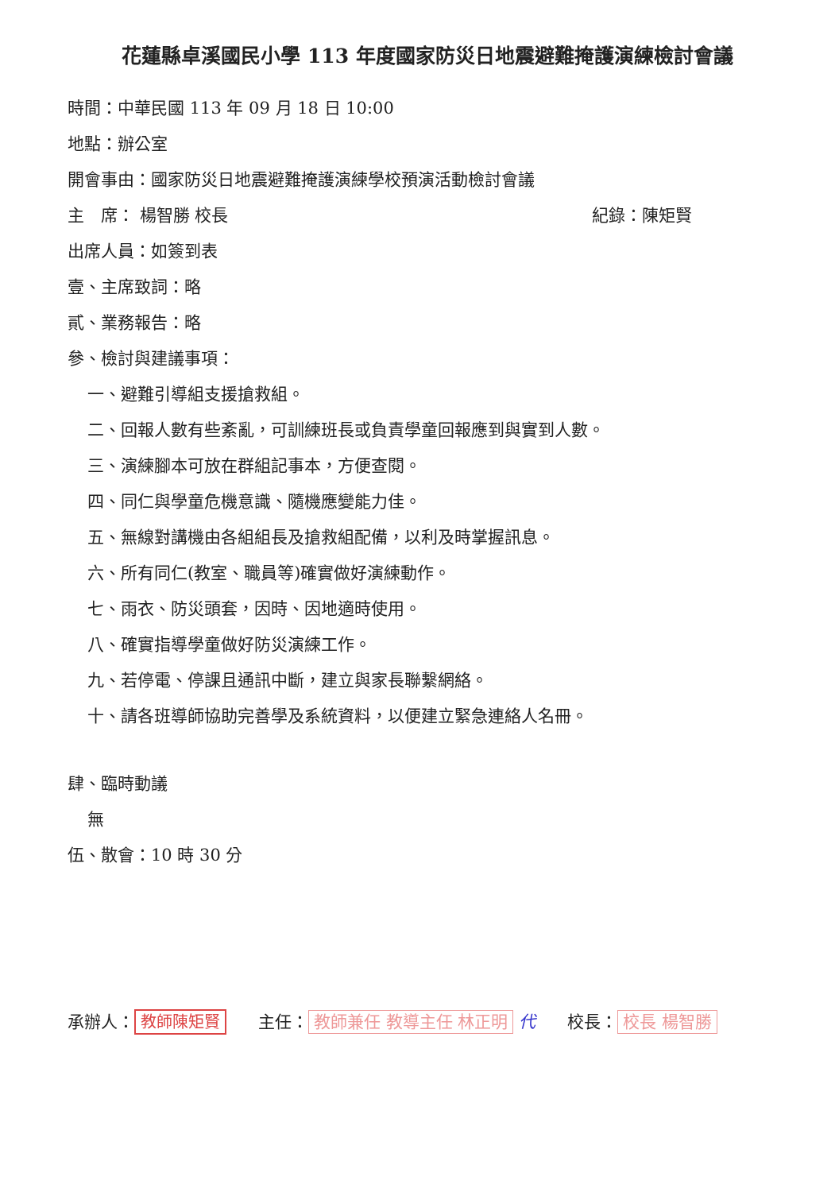花蓮縣卓溪國民小學 113 年度國家防災日地震避難掩護演練檢討會議
時間：中華民國 113 年 09 月 18 日 10:00
地點：辦公室
開會事由：國家防災日地震避難掩護演練學校預演活動檢討會議
主　席： 楊智勝 校長 紀錄：陳矩賢
出席人員：如簽到表
壹、主席致詞：略
貳、業務報告：略
參、檢討與建議事項：
一、避難引導組支援搶救組。
二、回報人數有些紊亂，可訓練班長或負責學童回報應到與實到人數。
三、演練腳本可放在群組記事本，方便查閱。
四、同仁與學童危機意識、隨機應變能力佳。
五、無線對講機由各組組長及搶救組配備，以利及時掌握訊息。
六、所有同仁(教室、職員等)確實做好演練動作。
七、雨衣、防災頭套，因時、因地適時使用。
八、確實指導學童做好防災演練工作。
九、若停電、停課且通訊中斷，建立與家長聯繫網絡。
十、請各班導師協助完善學及系統資料，以便建立緊急連絡人名冊。
肆、臨時動議
無
伍、散會：10 時 30 分
承辦人： 教師陳矩賢 主任： 教師兼任 教導主任 林正明 代 校長： 校長 楊智勝